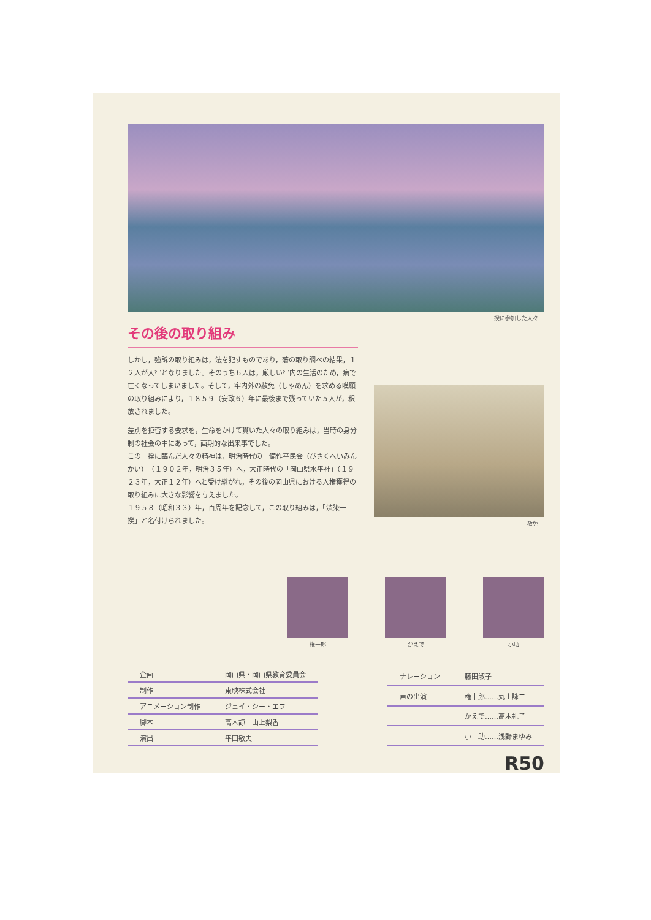一揆に参加した人々
その後の取り組み
しかし，強訴の取り組みは，法を犯すものであり，藩の取り調べの結果，１２人が入牢となりました。そのうち６人は，厳しい牢内の生活のため，病で亡くなってしまいました。そして，牢内外の赦免（しゃめん）を求める嘆願の取り組みにより，１８５９（安政６）年に最後まで残っていた５人が，釈放されました。
差別を拒否する要求を，生命をかけて貫いた人々の取り組みは，当時の身分制の社会の中にあって，画期的な出来事でした。
この一揆に臨んだ人々の精神は，明治時代の「備作平民会（びさくへいみんかい）」（１９０２年，明治３５年）へ，大正時代の「岡山県水平社」（１９２３年，大正１２年）へと受け継がれ，その後の岡山県における人権獲得の取り組みに大きな影響を与えました。
１９５８（昭和３３）年，百周年を記念して，この取り組みは，「渋染一揆」と名付けられました。
赦免
権十郎 かえで 小助
| 企画 | 岡山県・岡山県教育委員会 |
| 制作 | 東映株式会社 |
| アニメーション制作 | ジェイ・シー・エフ |
| 脚本 | 高木諒 山上梨香 |
| 演出 | 平田敏夫 |
| ナレーション | 藤田淑子 |
| 声の出演 | 権十郎……丸山詠二 |
| | かえで……高木礼子 |
| | 小 助……浅野まゆみ |
R50